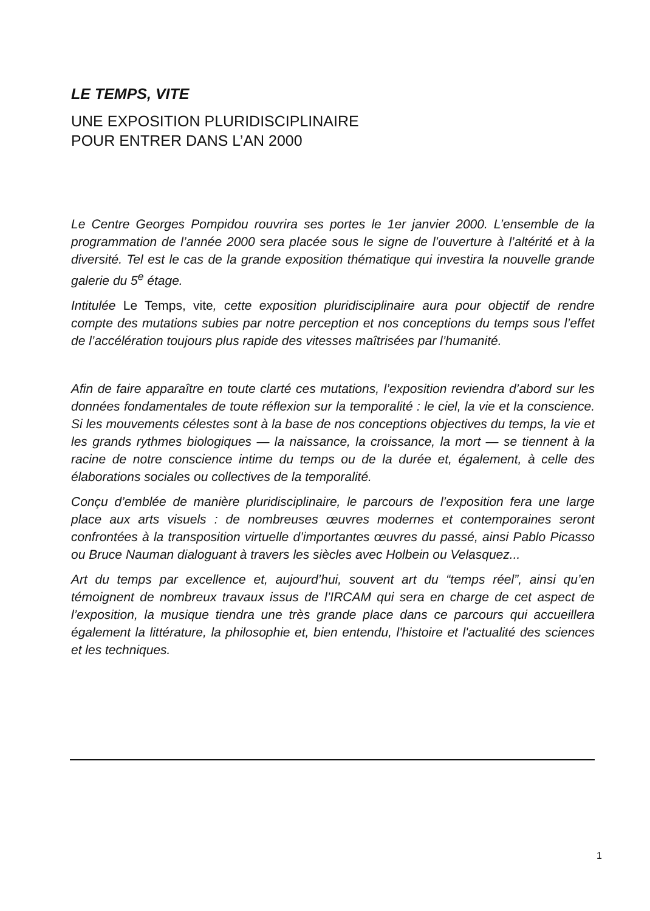LE TEMPS, VITE
UNE EXPOSITION PLURIDISCIPLINAIRE
POUR ENTRER DANS L’AN 2000
Le Centre Georges Pompidou rouvrira ses portes le 1er janvier 2000. L’ensemble de la programmation de l’année 2000 sera placée sous le signe de l’ouverture à l’altérité et à la diversité. Tel est le cas de la grande exposition thématique qui investira la nouvelle grande galerie du 5<sup>e</sup> étage.
Intitulée Le Temps, vite, cette exposition pluridisciplinaire aura pour objectif de rendre compte des mutations subies par notre perception et nos conceptions du temps sous l’effet de l’accélération toujours plus rapide des vitesses maîtrisées par l’humanité.
Afin de faire apparaître en toute clarté ces mutations, l’exposition reviendra d’abord sur les données fondamentales de toute réflexion sur la temporalité : le ciel, la vie et la conscience. Si les mouvements célestes sont à la base de nos conceptions objectives du temps, la vie et les grands rythmes biologiques — la naissance, la croissance, la mort — se tiennent à la racine de notre conscience intime du temps ou de la durée et, également, à celle des élaborations sociales ou collectives de la temporalité.
Conçu d’emblée de manière pluridisciplinaire, le parcours de l’exposition fera une large place aux arts visuels : de nombreuses œuvres modernes et contemporaines seront confrontées à la transposition virtuelle d’importantes œuvres du passé, ainsi Pablo Picasso ou Bruce Nauman dialoguant à travers les siècles avec Holbein ou Velasquez...
Art du temps par excellence et, aujourd’hui, souvent art du “temps réel”, ainsi qu’en témoignent de nombreux travaux issus de l’IRCAM qui sera en charge de cet aspect de l’exposition, la musique tiendra une très grande place dans ce parcours qui accueillera également la littérature, la philosophie et, bien entendu, l'histoire et l'actualité des sciences et les techniques.
1